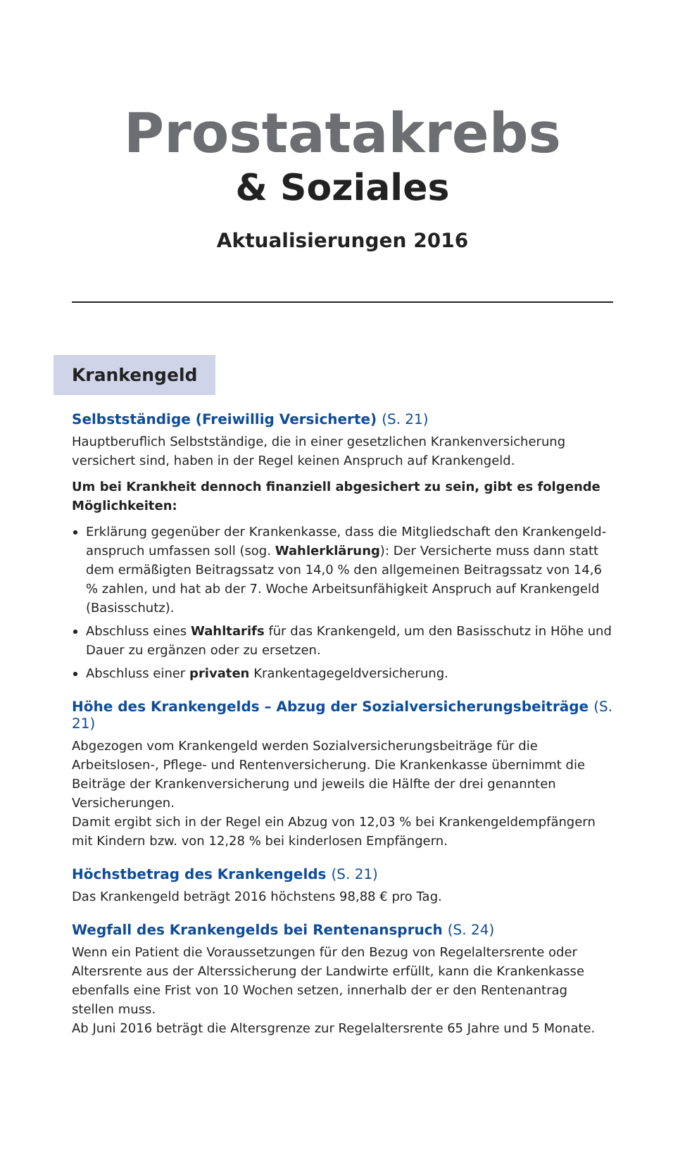Prostatakrebs
& Soziales
Aktualisierungen 2016
Krankengeld
Selbstständige (Freiwillig Versicherte) (S. 21)
Hauptberuflich Selbstständige, die in einer gesetzlichen Krankenversicherung versichert sind, haben in der Regel keinen Anspruch auf Krankengeld.
Um bei Krankheit dennoch finanziell abgesichert zu sein, gibt es folgende Möglichkeiten:
Erklärung gegenüber der Krankenkasse, dass die Mitgliedschaft den Krankengeld­anspruch umfassen soll (sog. Wahlerklärung): Der Versicherte muss dann statt dem ermäßigten Beitragssatz von 14,0 % den allgemeinen Beitragssatz von 14,6 % zahlen, und hat ab der 7. Woche Arbeitsunfähigkeit Anspruch auf Krankengeld (Basisschutz).
Abschluss eines Wahltarifs für das Krankengeld, um den Basisschutz in Höhe und Dauer zu ergänzen oder zu ersetzen.
Abschluss einer privaten Krankentagegeldversicherung.
Höhe des Krankengelds – Abzug der Sozialversicherungsbeiträge (S. 21)
Abgezogen vom Krankengeld werden Sozialversicherungsbeiträge für die Arbeitslosen-, Pflege- und Rentenversicherung. Die Krankenkasse übernimmt die Beiträge der Kranken­versicherung und jeweils die Hälfte der drei genannten Versicherungen.
Damit ergibt sich in der Regel ein Abzug von 12,03 % bei Krankengeldempfängern mit Kindern bzw. von 12,28 % bei kinderlosen Empfängern.
Höchstbetrag des Krankengelds (S. 21)
Das Krankengeld beträgt 2016 höchstens 98,88 € pro Tag.
Wegfall des Krankengelds bei Rentenanspruch (S. 24)
Wenn ein Patient die Voraussetzungen für den Bezug von Regelaltersrente oder Alters­rente aus der Alterssicherung der Landwirte erfüllt, kann die Krankenkasse ebenfalls eine Frist von 10 Wochen setzen, innerhalb der er den Rentenantrag stellen muss.
Ab Juni 2016 beträgt die Altersgrenze zur Regelaltersrente 65 Jahre und 5 Monate.